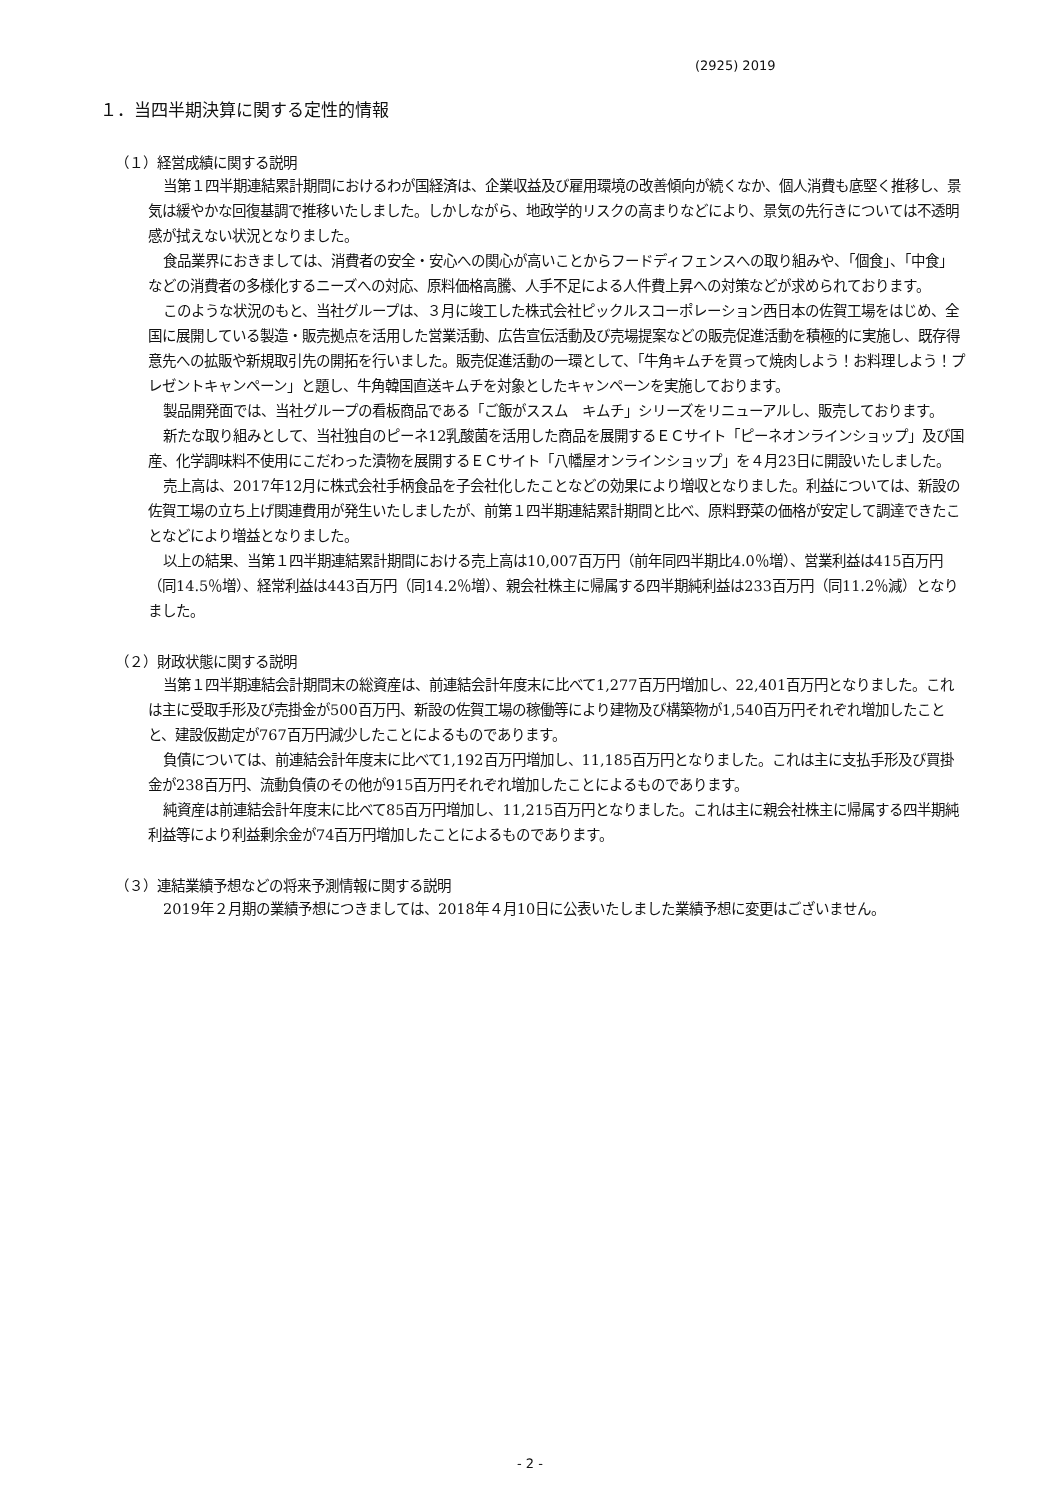(2925) 2019
１．当四半期決算に関する定性的情報
（１）経営成績に関する説明
当第１四半期連結累計期間におけるわが国経済は、企業収益及び雇用環境の改善傾向が続くなか、個人消費も底堅く推移し、景気は緩やかな回復基調で推移いたしました。しかしながら、地政学的リスクの高まりなどにより、景気の先行きについては不透明感が拭えない状況となりました。
食品業界におきましては、消費者の安全・安心への関心が高いことからフードディフェンスへの取り組みや、「個食」、「中食」などの消費者の多様化するニーズへの対応、原料価格高騰、人手不足による人件費上昇への対策などが求められております。
このような状況のもと、当社グループは、３月に竣工した株式会社ピックルスコーポレーション西日本の佐賀工場をはじめ、全国に展開している製造・販売拠点を活用した営業活動、広告宣伝活動及び売場提案などの販売促進活動を積極的に実施し、既存得意先への拡販や新規取引先の開拓を行いました。販売促進活動の一環として、「牛角キムチを買って焼肉しよう！お料理しよう！プレゼントキャンペーン」と題し、牛角韓国直送キムチを対象としたキャンペーンを実施しております。
製品開発面では、当社グループの看板商品である「ご飯がススム　キムチ」シリーズをリニューアルし、販売しております。
新たな取り組みとして、当社独自のピーネ12乳酸菌を活用した商品を展開するＥＣサイト「ピーネオンラインショップ」及び国産、化学調味料不使用にこだわった漬物を展開するＥＣサイト「八幡屋オンラインショップ」を４月23日に開設いたしました。
売上高は、2017年12月に株式会社手柄食品を子会社化したことなどの効果により増収となりました。利益については、新設の佐賀工場の立ち上げ関連費用が発生いたしましたが、前第１四半期連結累計期間と比べ、原料野菜の価格が安定して調達できたことなどにより増益となりました。
以上の結果、当第１四半期連結累計期間における売上高は10,007百万円（前年同四半期比4.0％増）、営業利益は415百万円（同14.5％増）、経常利益は443百万円（同14.2％増）、親会社株主に帰属する四半期純利益は233百万円（同11.2％減）となりました。
（２）財政状態に関する説明
当第１四半期連結会計期間末の総資産は、前連結会計年度末に比べて1,277百万円増加し、22,401百万円となりました。これは主に受取手形及び売掛金が500百万円、新設の佐賀工場の稼働等により建物及び構築物が1,540百万円それぞれ増加したことと、建設仮勘定が767百万円減少したことによるものであります。
負債については、前連結会計年度末に比べて1,192百万円増加し、11,185百万円となりました。これは主に支払手形及び買掛金が238百万円、流動負債のその他が915百万円それぞれ増加したことによるものであります。
純資産は前連結会計年度末に比べて85百万円増加し、11,215百万円となりました。これは主に親会社株主に帰属する四半期純利益等により利益剰余金が74百万円増加したことによるものであります。
（３）連結業績予想などの将来予測情報に関する説明
2019年２月期の業績予想につきましては、2018年４月10日に公表いたしました業績予想に変更はございません。
- 2 -